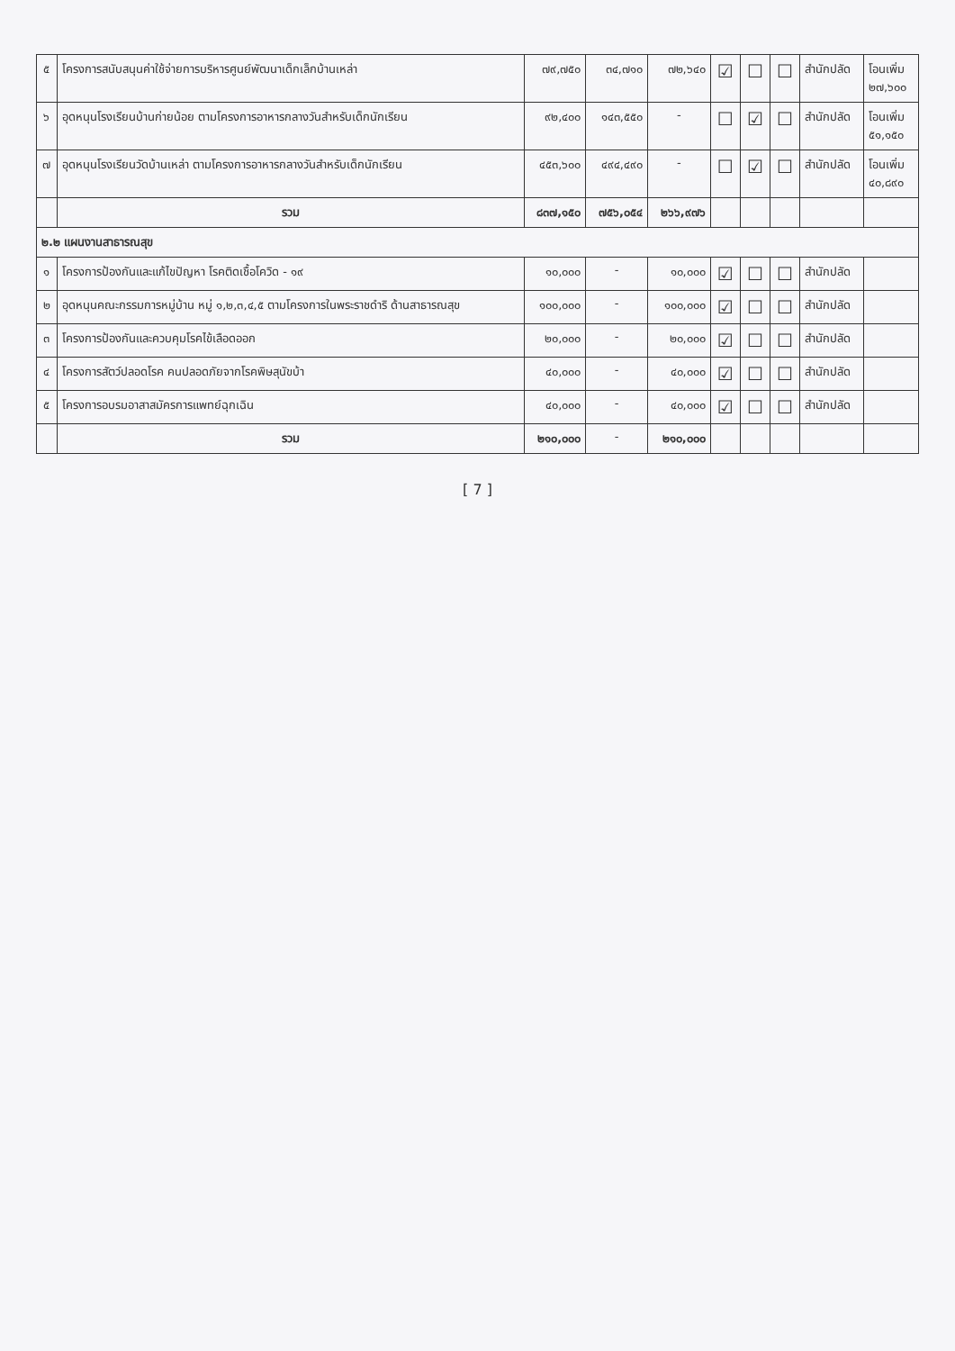| ๕ | โครงการสนับสนุนค่าใช้จ่ายการบริหารศูนย์พัฒนาเด็กเล็กบ้านเหล่า | ๗๙,๗๕๐ | ๓๔,๗๑๐ | ๗๒,๖๔๐ | ☑ | ☐ | ☐ | สำนักปลัด | โอนเพิ่ม ๒๗,๖๐๐ |
| ๖ | อุดหนุนโรงเรียนบ้านก่ายน้อย ตามโครงการอาหารกลางวันสำหรับเด็กนักเรียน | ๙๒,๔๐๐ | ๑๔๓,๕๕๐ | - | ☐ | ☑ | ☐ | สำนักปลัด | โอนเพิ่ม ๕๑,๑๕๐ |
| ๗ | อุดหนุนโรงเรียนวัดบ้านเหล่า ตามโครงการอาหารกลางวันสำหรับเด็กนักเรียน | ๔๕๓,๖๐๐ | ๔๙๔,๔๙๐ | - | ☐ | ☑ | ☐ | สำนักปลัด | โอนเพิ่ม ๔๐,๘๙๐ |
| | รวม | ๘๓๗,๑๕๐ | ๗๕๖,๐๕๔ | ๒๖๖,๙๗๖ | | | | | |
| ๒.๒ แผนงานสาธารณสุข | | | | | | | | | |
| ๑ | โครงการป้องกันและแก้ไขปัญหา โรคติดเชื้อโควิด - ๑๙ | ๑๐,๐๐๐ | - | ๑๐,๐๐๐ | ☑ | ☐ | ☐ | สำนักปลัด | |
| ๒ | อุดหนุนคณะกรรมการหมู่บ้าน หมู่ ๑,๒,๓,๔,๕ ตามโครงการในพระราชดำริ ด้านสาธารณสุข | ๑๐๐,๐๐๐ | - | ๑๐๐,๐๐๐ | ☑ | ☐ | ☐ | สำนักปลัด | |
| ๓ | โครงการป้องกันและควบคุมโรคไข้เลือดออก | ๒๐,๐๐๐ | - | ๒๐,๐๐๐ | ☑ | ☐ | ☐ | สำนักปลัด | |
| ๔ | โครงการสัตว์ปลอดโรค คนปลอดภัยจากโรคพิษสุนัขบ้า | ๔๐,๐๐๐ | - | ๔๐,๐๐๐ | ☑ | ☐ | ☐ | สำนักปลัด | |
| ๕ | โครงการอบรมอาสาสมัครการแพทย์ฉุกเฉิน | ๔๐,๐๐๐ | - | ๔๐,๐๐๐ | ☑ | ☐ | ☐ | สำนักปลัด | |
| | รวม | ๒๑๐,๐๐๐ | - | ๒๑๐,๐๐๐ | | | | | |
[ 7 ]